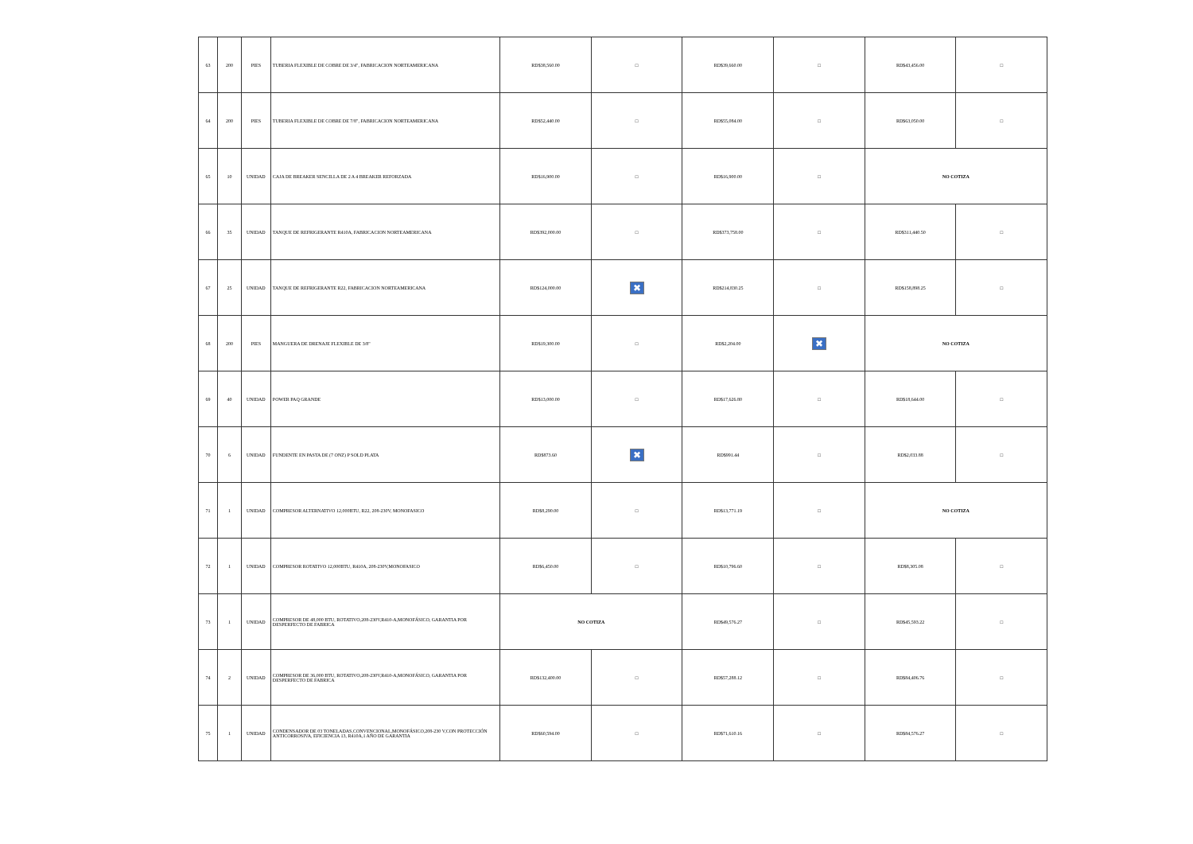| 63 | 200 | PIES | TUBERIA FLEXIBLE DE COBRE DE 3/4", FABRICACION NORTEAMERICANA | RD$38,560.00 | □ | RD$39,660.00 | □ | RD$43,456.00 | □ |
| 64 | 200 | PIES | TUBERIA FLEXIBLE DE COBRE DE 7/8", FABRICACION NORTEAMERICANA | RD$52,440.00 | □ | RD$55,084.00 | □ | RD$63,050.00 | □ |
| 65 | 10 | UNIDAD | CAJA DE BREAKER SENCILLA DE 2 A 4 BREAKER REFORZADA | RD$16,900.00 | □ | RD$16,900.00 | □ | NO COTIZA | |
| 66 | 35 | UNIDAD | TANQUE DE REFRIGERANTE R410A, FABRICACION NORTEAMERICANA | RD$392,000.00 | □ | RD$373,758.00 | □ | RD$311,440.50 | □ |
| 67 | 25 | UNIDAD | TANQUE DE REFRIGERANTE R22, FABRICACION NORTEAMERICANA | RD$124,000.00 | ✖ | RD$214,830.25 | □ | RD$158,898.25 | □ |
| 68 | 200 | PIES | MANGUERA DE DRENAJE FLEXIBLE DE 3/8" | RD$19,300.00 | □ | RD$2,204.00 | ✖ | NO COTIZA | |
| 69 | 40 | UNIDAD | POWER PAQ GRANDE | RD$13,000.00 | □ | RD$17,626.80 | □ | RD$18,644.00 | □ |
| 70 | 6 | UNIDAD | FUNDENTE EN PASTA DE (7 ONZ) P SOLD PLATA | RD$873.60 | ✖ | RD$991.44 | □ | RD$2,033.88 | □ |
| 71 | 1 | UNIDAD | COMPRESOR ALTERNATIVO 12,000BTU, R22, 208-230V, MONOFASICO | RD$8,290.00 | □ | RD$13,771.19 | □ | NO COTIZA | |
| 72 | 1 | UNIDAD | COMPRESOR ROTATIVO 12,000BTU, R410A, 208-230V,MONOFASICO | RD$6,450.00 | □ | RD$10,796.60 | □ | RD$8,305.08 | □ |
| 73 | 1 | UNIDAD | COMPRESOR DE 48,000 BTU, ROTATIVO,208-230V,R410-A,MONOFÁSICO, GARANTIA POR DESPERFECTO DE FABRICA | NO COTIZA | | RD$49,576.27 | □ | RD$45,593.22 | □ |
| 74 | 2 | UNIDAD | COMPRESOR DE 36,000 BTU, ROTATIVO,208-230V,R410-A,MONOFÁSICO, GARANTIA POR DESPERFECTO DE FABRICA | RD$132,400.00 | □ | RD$57,288.12 | □ | RD$84,406.76 | □ |
| 75 | 1 | UNIDAD | CONDENSADOR DE 03 TONELADAS,CONVENCIONAL,MONOFÁSICO,208-230 V,CON PROTECCIÓN ANTICORROSIVA, EFICIENCIA 13, R410A,1 AÑO DE GARANTIA | RD$60,594.00 | □ | RD$71,610.16 | □ | RD$84,576.27 | □ |